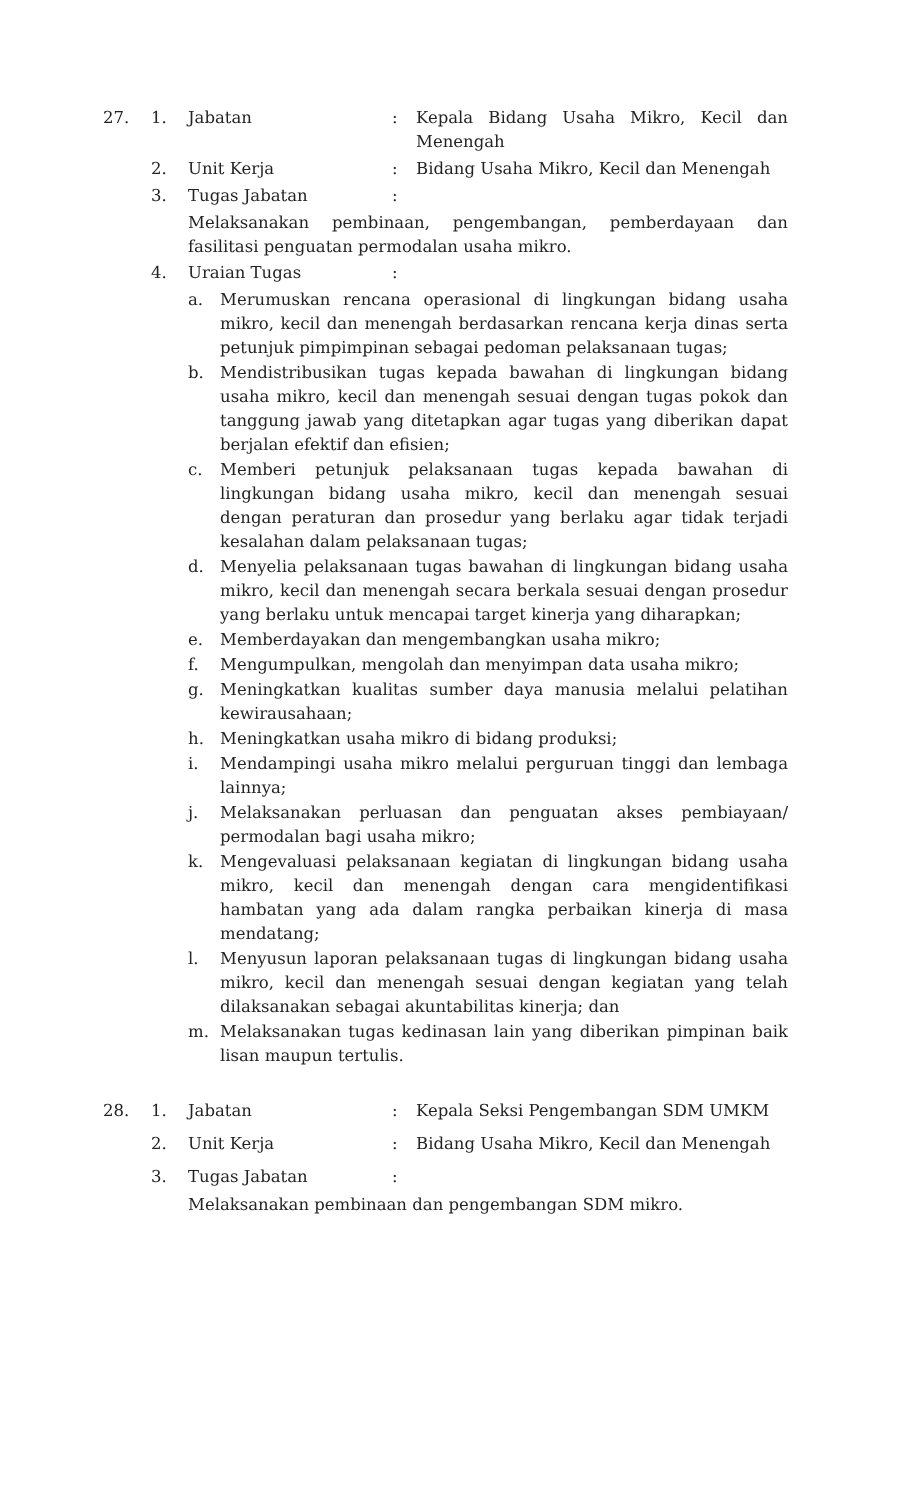27. 1. Jabatan : Kepala Bidang Usaha Mikro, Kecil dan Menengah
2. Unit Kerja : Bidang Usaha Mikro, Kecil dan Menengah
3. Tugas Jabatan :
Melaksanakan pembinaan, pengembangan, pemberdayaan dan fasilitasi penguatan permodalan usaha mikro.
4. Uraian Tugas :
a. Merumuskan rencana operasional di lingkungan bidang usaha mikro, kecil dan menengah berdasarkan rencana kerja dinas serta petunjuk pimpimpinan sebagai pedoman pelaksanaan tugas;
b. Mendistribusikan tugas kepada bawahan di lingkungan bidang usaha mikro, kecil dan menengah sesuai dengan tugas pokok dan tanggung jawab yang ditetapkan agar tugas yang diberikan dapat berjalan efektif dan efisien;
c. Memberi petunjuk pelaksanaan tugas kepada bawahan di lingkungan bidang usaha mikro, kecil dan menengah sesuai dengan peraturan dan prosedur yang berlaku agar tidak terjadi kesalahan dalam pelaksanaan tugas;
d. Menyelia pelaksanaan tugas bawahan di lingkungan bidang usaha mikro, kecil dan menengah secara berkala sesuai dengan prosedur yang berlaku untuk mencapai target kinerja yang diharapkan;
e. Memberdayakan dan mengembangkan usaha mikro;
f. Mengumpulkan, mengolah dan menyimpan data usaha mikro;
g. Meningkatkan kualitas sumber daya manusia melalui pelatihan kewirausahaan;
h. Meningkatkan usaha mikro di bidang produksi;
i. Mendampingi usaha mikro melalui perguruan tinggi dan lembaga lainnya;
j. Melaksanakan perluasan dan penguatan akses pembiayaan/ permodalan bagi usaha mikro;
k. Mengevaluasi pelaksanaan kegiatan di lingkungan bidang usaha mikro, kecil dan menengah dengan cara mengidentifikasi hambatan yang ada dalam rangka perbaikan kinerja di masa mendatang;
l. Menyusun laporan pelaksanaan tugas di lingkungan bidang usaha mikro, kecil dan menengah sesuai dengan kegiatan yang telah dilaksanakan sebagai akuntabilitas kinerja; dan
m. Melaksanakan tugas kedinasan lain yang diberikan pimpinan baik lisan maupun tertulis.
28. 1. Jabatan : Kepala Seksi Pengembangan SDM UMKM
2. Unit Kerja : Bidang Usaha Mikro, Kecil dan Menengah
3. Tugas Jabatan :
Melaksanakan pembinaan dan pengembangan SDM mikro.